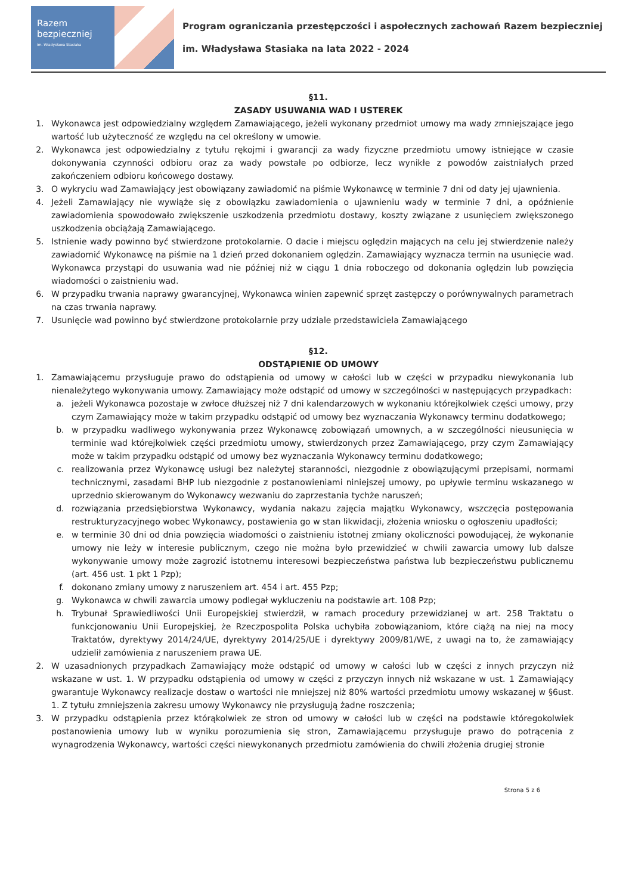Razem bezpieczniej
im. Władysława Stasiaka
Program ograniczania przestępczości i aspołecznych zachowań Razem bezpieczniej
im. Władysława Stasiaka na lata 2022 - 2024
§11.
ZASADY USUWANIA WAD I USTEREK
1. Wykonawca jest odpowiedzialny względem Zamawiającego, jeżeli wykonany przedmiot umowy ma wady zmniejszające jego wartość lub użyteczność ze względu na cel określony w umowie.
2. Wykonawca jest odpowiedzialny z tytułu rękojmi i gwarancji za wady fizyczne przedmiotu umowy istniejące w czasie dokonywania czynności odbioru oraz za wady powstałe po odbiorze, lecz wynikłe z powodów zaistniałych przed zakończeniem odbioru końcowego dostawy.
3. O wykryciu wad Zamawiający jest obowiązany zawiadomić na piśmie Wykonawcę w terminie 7 dni od daty jej ujawnienia.
4. Jeżeli Zamawiający nie wywiąże się z obowiązku zawiadomienia o ujawnieniu wady w terminie 7 dni, a opóźnienie zawiadomienia spowodowało zwiększenie uszkodzenia przedmiotu dostawy, koszty związane z usunięciem zwiększonego uszkodzenia obciążają Zamawiającego.
5. Istnienie wady powinno być stwierdzone protokolarnie. O dacie i miejscu oględzin mających na celu jej stwierdzenie należy zawiadomić Wykonawcę na piśmie na 1 dzień przed dokonaniem oględzin. Zamawiający wyznacza termin na usunięcie wad. Wykonawca przystąpi do usuwania wad nie później niż w ciągu 1 dnia roboczego od dokonania oględzin lub powzięcia wiadomości o zaistnieniu wad.
6. W przypadku trwania naprawy gwarancyjnej, Wykonawca winien zapewnić sprzęt zastępczy o porównywalnych parametrach na czas trwania naprawy.
7. Usunięcie wad powinno być stwierdzone protokolarnie przy udziale przedstawiciela Zamawiającego
§12.
ODSTĄPIENIE OD UMOWY
1. Zamawiającemu przysługuje prawo do odstąpienia od umowy w całości lub w części w przypadku niewykonania lub nienależytego wykonywania umowy. Zamawiający może odstąpić od umowy w szczególności w następujących przypadkach:
a. jeżeli Wykonawca pozostaje w zwłoce dłuższej niż 7 dni kalendarzowych w wykonaniu którejkolwiek części umowy, przy czym Zamawiający może w takim przypadku odstąpić od umowy bez wyznaczania Wykonawcy terminu dodatkowego;
b. w przypadku wadliwego wykonywania przez Wykonawcę zobowiązań umownych, a w szczególności nieusunięcia w terminie wad którejkolwiek części przedmiotu umowy, stwierdzonych przez Zamawiającego, przy czym Zamawiający może w takim przypadku odstąpić od umowy bez wyznaczania Wykonawcy terminu dodatkowego;
c. realizowania przez Wykonawcę usługi bez należytej staranności, niezgodnie z obowiązującymi przepisami, normami technicznymi, zasadami BHP lub niezgodnie z postanowieniami niniejszej umowy, po upływie terminu wskazanego w uprzednio skierowanym do Wykonawcy wezwaniu do zaprzestania tychże naruszeń;
d. rozwiązania przedsiębiorstwa Wykonawcy, wydania nakazu zajęcia majątku Wykonawcy, wszczęcia postępowania restrukturyzacyjnego wobec Wykonawcy, postawienia go w stan likwidacji, złożenia wniosku o ogłoszeniu upadłości;
e. w terminie 30 dni od dnia powzięcia wiadomości o zaistnieniu istotnej zmiany okoliczności powodującej, że wykonanie umowy nie leży w interesie publicznym, czego nie można było przewidzieć w chwili zawarcia umowy lub dalsze wykonywanie umowy może zagrozić istotnemu interesowi bezpieczeństwa państwa lub bezpieczeństwu publicznemu (art. 456 ust. 1 pkt 1 Pzp);
f. dokonano zmiany umowy z naruszeniem art. 454 i art. 455 Pzp;
g. Wykonawca w chwili zawarcia umowy podlegał wykluczeniu na podstawie art. 108 Pzp;
h. Trybunał Sprawiedliwości Unii Europejskiej stwierdził, w ramach procedury przewidzianej w art. 258 Traktatu o funkcjonowaniu Unii Europejskiej, że Rzeczpospolita Polska uchybiła zobowiązaniom, które ciążą na niej na mocy Traktatów, dyrektywy 2014/24/UE, dyrektywy 2014/25/UE i dyrektywy 2009/81/WE, z uwagi na to, że zamawiający udzielił zamówienia z naruszeniem prawa UE.
2. W uzasadnionych przypadkach Zamawiający może odstąpić od umowy w całości lub w części z innych przyczyn niż wskazane w ust. 1. W przypadku odstąpienia od umowy w części z przyczyn innych niż wskazane w ust. 1 Zamawiający gwarantuje Wykonawcy realizacje dostaw o wartości nie mniejszej niż 80% wartości przedmiotu umowy wskazanej w §6ust. 1. Z tytułu zmniejszenia zakresu umowy Wykonawcy nie przysługują żadne roszczenia;
3. W przypadku odstąpienia przez którąkolwiek ze stron od umowy w całości lub w części na podstawie któregokolwiek postanowienia umowy lub w wyniku porozumienia się stron, Zamawiającemu przysługuje prawo do potrącenia z wynagrodzenia Wykonawcy, wartości części niewykonanych przedmiotu zamówienia do chwili złożenia drugiej stronie
Strona 5 z 6